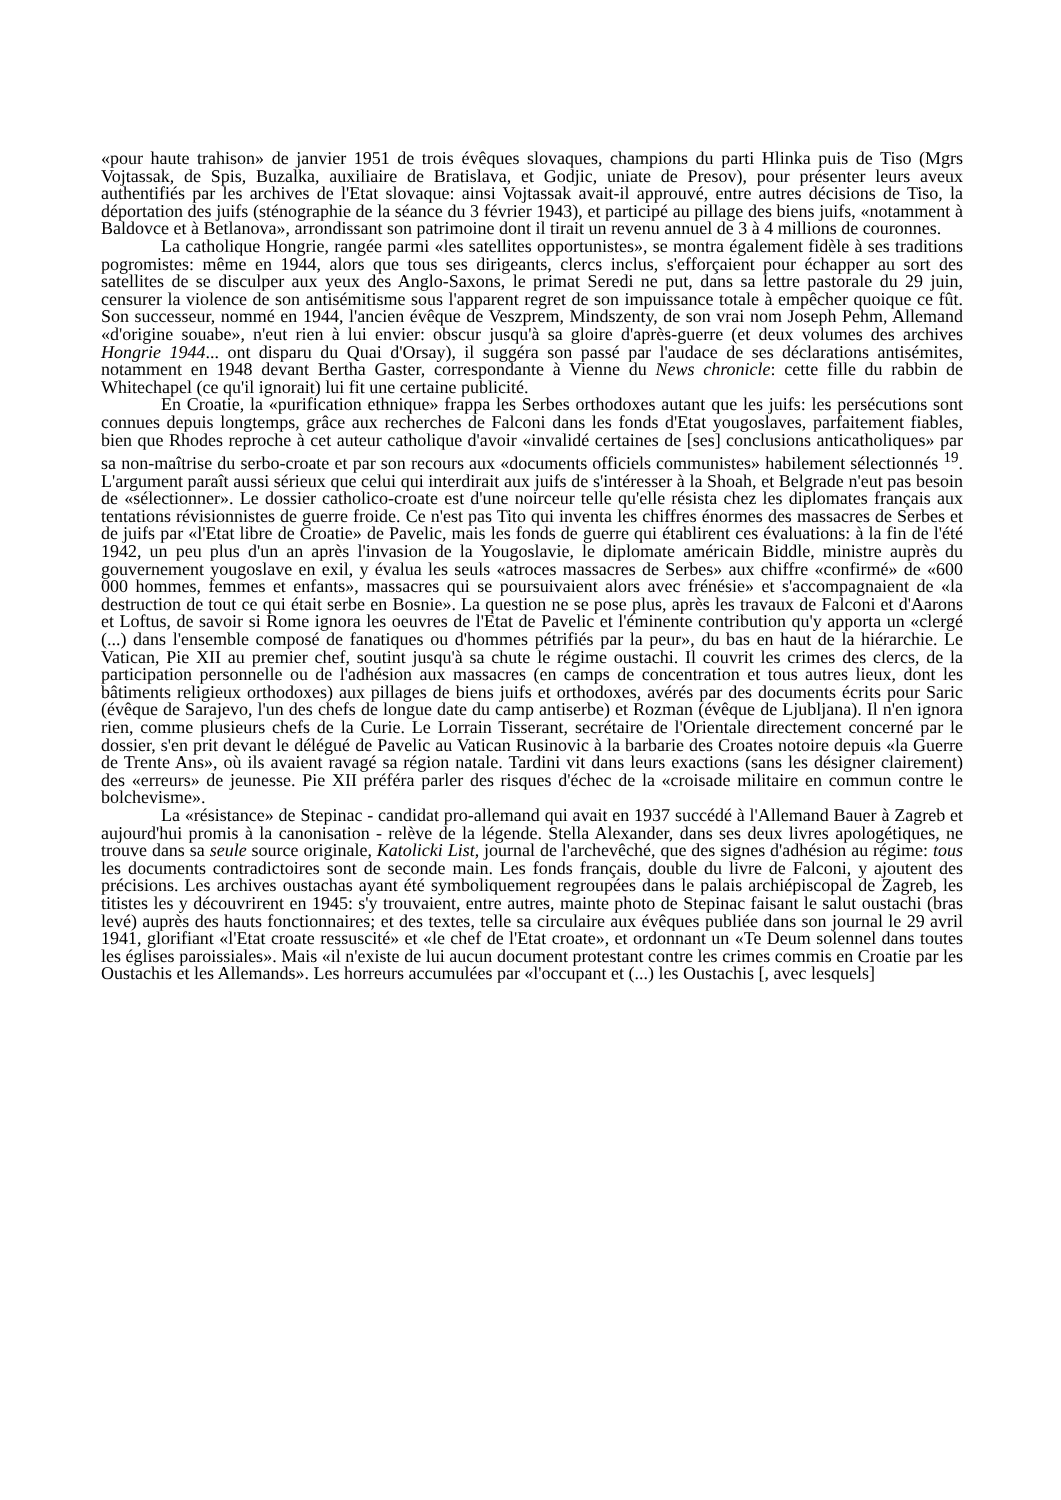«pour haute trahison» de janvier 1951 de trois évêques slovaques, champions du parti Hlinka puis de Tiso (Mgrs Vojtassak, de Spis, Buzalka, auxiliaire de Bratislava, et Godjic, uniate de Presov), pour présenter leurs aveux authentifiés par les archives de l'Etat slovaque: ainsi Vojtassak avait-il approuvé, entre autres décisions de Tiso, la déportation des juifs (sténographie de la séance du 3 février 1943), et participé au pillage des biens juifs, «notamment à Baldovce et à Betlanova», arrondissant son patrimoine dont il tirait un revenu annuel de 3 à 4 millions de couronnes.
La catholique Hongrie, rangée parmi «les satellites opportunistes», se montra également fidèle à ses traditions pogromistes: même en 1944, alors que tous ses dirigeants, clercs inclus, s'efforçaient pour échapper au sort des satellites de se disculper aux yeux des Anglo-Saxons, le primat Seredi ne put, dans sa lettre pastorale du 29 juin, censurer la violence de son antisémitisme sous l'apparent regret de son impuissance totale à empêcher quoique ce fût. Son successeur, nommé en 1944, l'ancien évêque de Veszprem, Mindszenty, de son vrai nom Joseph Pehm, Allemand «d'origine souabe», n'eut rien à lui envier: obscur jusqu'à sa gloire d'après-guerre (et deux volumes des archives Hongrie 1944... ont disparu du Quai d'Orsay), il suggéra son passé par l'audace de ses déclarations antisémites, notamment en 1948 devant Bertha Gaster, correspondante à Vienne du News chronicle: cette fille du rabbin de Whitechapel (ce qu'il ignorait) lui fit une certaine publicité.
En Croatie, la «purification ethnique» frappa les Serbes orthodoxes autant que les juifs: les persécutions sont connues depuis longtemps, grâce aux recherches de Falconi dans les fonds d'Etat yougoslaves, parfaitement fiables, bien que Rhodes reproche à cet auteur catholique d'avoir «invalidé certaines de [ses] conclusions anticatholiques» par sa non-maîtrise du serbo-croate et par son recours aux «documents officiels communistes» habilement sélectionnés <sup>19</sup>. L'argument paraît aussi sérieux que celui qui interdirait aux juifs de s'intéresser à la Shoah, et Belgrade n'eut pas besoin de «sélectionner». Le dossier catholico-croate est d'une noirceur telle qu'elle résista chez les diplomates français aux tentations révisionnistes de guerre froide. Ce n'est pas Tito qui inventa les chiffres énormes des massacres de Serbes et de juifs par «l'Etat libre de Croatie» de Pavelic, mais les fonds de guerre qui établirent ces évaluations: à la fin de l'été 1942, un peu plus d'un an après l'invasion de la Yougoslavie, le diplomate américain Biddle, ministre auprès du gouvernement yougoslave en exil, y évalua les seuls «atroces massacres de Serbes» aux chiffre «confirmé» de «600 000 hommes, femmes et enfants», massacres qui se poursuivaient alors avec frénésie» et s'accompagnaient de «la destruction de tout ce qui était serbe en Bosnie». La question ne se pose plus, après les travaux de Falconi et d'Aarons et Loftus, de savoir si Rome ignora les oeuvres de l'Etat de Pavelic et l'éminente contribution qu'y apporta un «clergé (...) dans l'ensemble composé de fanatiques ou d'hommes pétrifiés par la peur», du bas en haut de la hiérarchie. Le Vatican, Pie XII au premier chef, soutint jusqu'à sa chute le régime oustachi. Il couvrit les crimes des clercs, de la participation personnelle ou de l'adhésion aux massacres (en camps de concentration et tous autres lieux, dont les bâtiments religieux orthodoxes) aux pillages de biens juifs et orthodoxes, avérés par des documents écrits pour Saric (évêque de Sarajevo, l'un des chefs de longue date du camp antiserbe) et Rozman (évêque de Ljubljana). Il n'en ignora rien, comme plusieurs chefs de la Curie. Le Lorrain Tisserant, secrétaire de l'Orientale directement concerné par le dossier, s'en prit devant le délégué de Pavelic au Vatican Rusinovic à la barbarie des Croates notoire depuis «la Guerre de Trente Ans», où ils avaient ravagé sa région natale. Tardini vit dans leurs exactions (sans les désigner clairement) des «erreurs» de jeunesse. Pie XII préféra parler des risques d'échec de la «croisade militaire en commun contre le bolchevisme».
La «résistance» de Stepinac - candidat pro-allemand qui avait en 1937 succédé à l'Allemand Bauer à Zagreb et aujourd'hui promis à la canonisation - relève de la légende. Stella Alexander, dans ses deux livres apologétiques, ne trouve dans sa seule source originale, Katolicki List, journal de l'archevêché, que des signes d'adhésion au régime: tous les documents contradictoires sont de seconde main. Les fonds français, double du livre de Falconi, y ajoutent des précisions. Les archives oustachas ayant été symboliquement regroupées dans le palais archiépiscopal de Zagreb, les titistes les y découvrirent en 1945: s'y trouvaient, entre autres, mainte photo de Stepinac faisant le salut oustachi (bras levé) auprès des hauts fonctionnaires; et des textes, telle sa circulaire aux évêques publiée dans son journal le 29 avril 1941, glorifiant «l'Etat croate ressuscité» et «le chef de l'Etat croate», et ordonnant un «Te Deum solennel dans toutes les églises paroissiales». Mais «il n'existe de lui aucun document protestant contre les crimes commis en Croatie par les Oustachis et les Allemands». Les horreurs accumulées par «l'occupant et (...) les Oustachis [, avec lesquels]